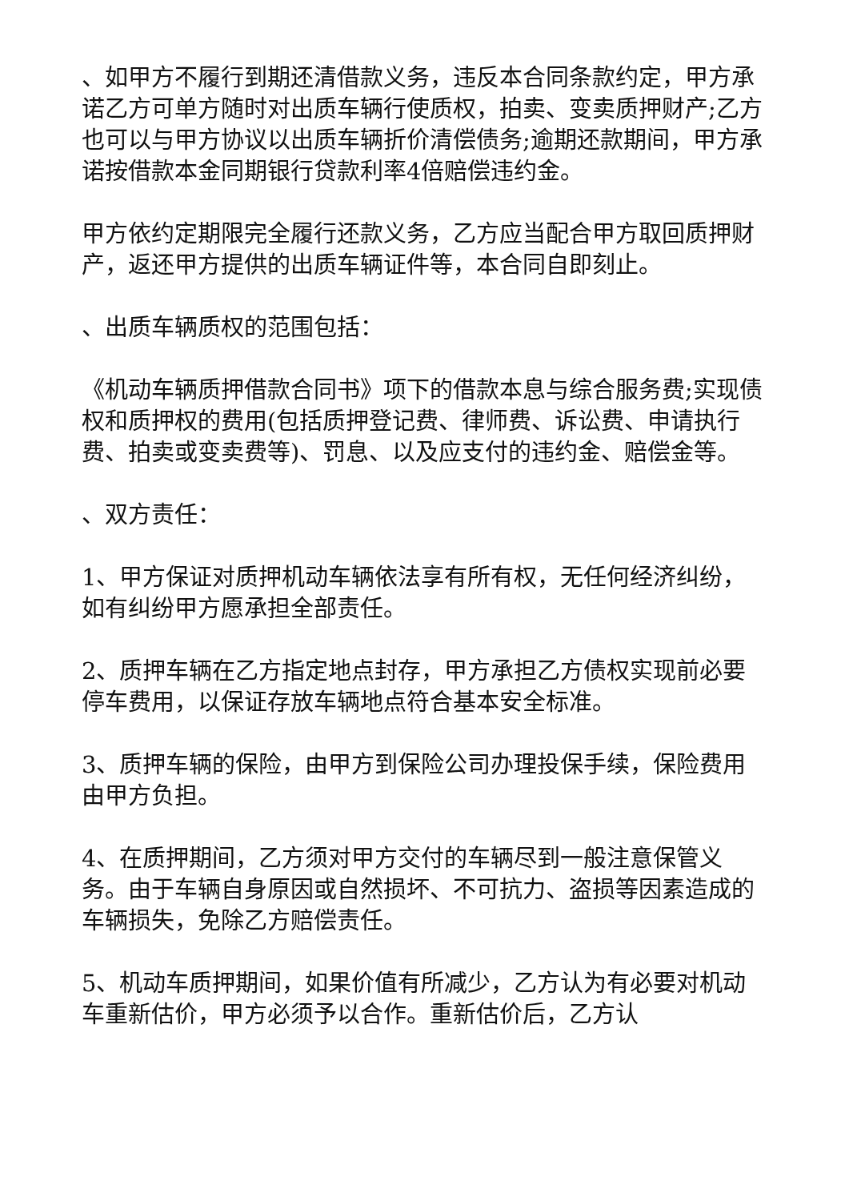、如甲方不履行到期还清借款义务，违反本合同条款约定，甲方承诺乙方可单方随时对出质车辆行使质权，拍卖、变卖质押财产;乙方也可以与甲方协议以出质车辆折价清偿债务;逾期还款期间，甲方承诺按借款本金同期银行贷款利率4倍赔偿违约金。
甲方依约定期限完全履行还款义务，乙方应当配合甲方取回质押财产，返还甲方提供的出质车辆证件等，本合同自即刻止。
、出质车辆质权的范围包括：
《机动车辆质押借款合同书》项下的借款本息与综合服务费;实现债权和质押权的费用(包括质押登记费、律师费、诉讼费、申请执行费、拍卖或变卖费等)、罚息、以及应支付的违约金、赔偿金等。
、双方责任：
1、甲方保证对质押机动车辆依法享有所有权，无任何经济纠纷，如有纠纷甲方愿承担全部责任。
2、质押车辆在乙方指定地点封存，甲方承担乙方债权实现前必要停车费用，以保证存放车辆地点符合基本安全标准。
3、质押车辆的保险，由甲方到保险公司办理投保手续，保险费用由甲方负担。
4、在质押期间，乙方须对甲方交付的车辆尽到一般注意保管义务。由于车辆自身原因或自然损坏、不可抗力、盗损等因素造成的车辆损失，免除乙方赔偿责任。
5、机动车质押期间，如果价值有所减少，乙方认为有必要对机动车重新估价，甲方必须予以合作。重新估价后，乙方认